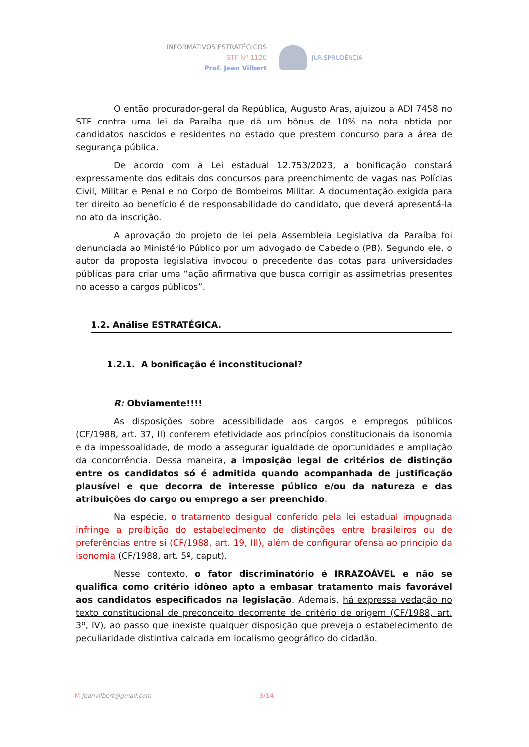INFORMATIVOS ESTRATÉGICOS
STF Nº 1120
Prof. Jean Vilbert
JURISPRUDÊNCIA
O então procurador-geral da República, Augusto Aras, ajuizou a ADI 7458 no STF contra uma lei da Paraíba que dá um bônus de 10% na nota obtida por candidatos nascidos e residentes no estado que prestem concurso para a área de segurança pública.
De acordo com a Lei estadual 12.753/2023, a bonificação constará expressamente dos editais dos concursos para preenchimento de vagas nas Polícias Civil, Militar e Penal e no Corpo de Bombeiros Militar. A documentação exigida para ter direito ao benefício é de responsabilidade do candidato, que deverá apresentá-la no ato da inscrição.
A aprovação do projeto de lei pela Assembleia Legislativa da Paraíba foi denunciada ao Ministério Público por um advogado de Cabedelo (PB). Segundo ele, o autor da proposta legislativa invocou o precedente das cotas para universidades públicas para criar uma “ação afirmativa que busca corrigir as assimetrias presentes no acesso a cargos públicos”.
1.2. Análise ESTRATÉGICA.
1.2.1. A bonificação é inconstitucional?
R: Obviamente!!!!
As disposições sobre acessibilidade aos cargos e empregos públicos (CF/1988, art. 37, II) conferem efetividade aos princípios constitucionais da isonomia e da impessoalidade, de modo a assegurar igualdade de oportunidades e ampliação da concorrência. Dessa maneira, a imposição legal de critérios de distinção entre os candidatos só é admitida quando acompanhada de justificação plausível e que decorra de interesse público e/ou da natureza e das atribuições do cargo ou emprego a ser preenchido.
Na espécie, o tratamento desigual conferido pela lei estadual impugnada infringe a proibição do estabelecimento de distinções entre brasileiros ou de preferências entre si (CF/1988, art. 19, III), além de configurar ofensa ao princípio da isonomia (CF/1988, art. 5º, caput).
Nesse contexto, o fator discriminatório é IRRAZOÁVEL e não se qualifica como critério idôneo apto a embasar tratamento mais favorável aos candidatos especificados na legislação. Ademais, há expressa vedação no texto constitucional de preconceito decorrente de critério de origem (CF/1988, art. 3º, IV), ao passo que inexiste qualquer disposição que preveja o estabelecimento de peculiaridade distintiva calcada em localismo geográfico do cidadão.
M jeanvilbert@gmail.com 3/14